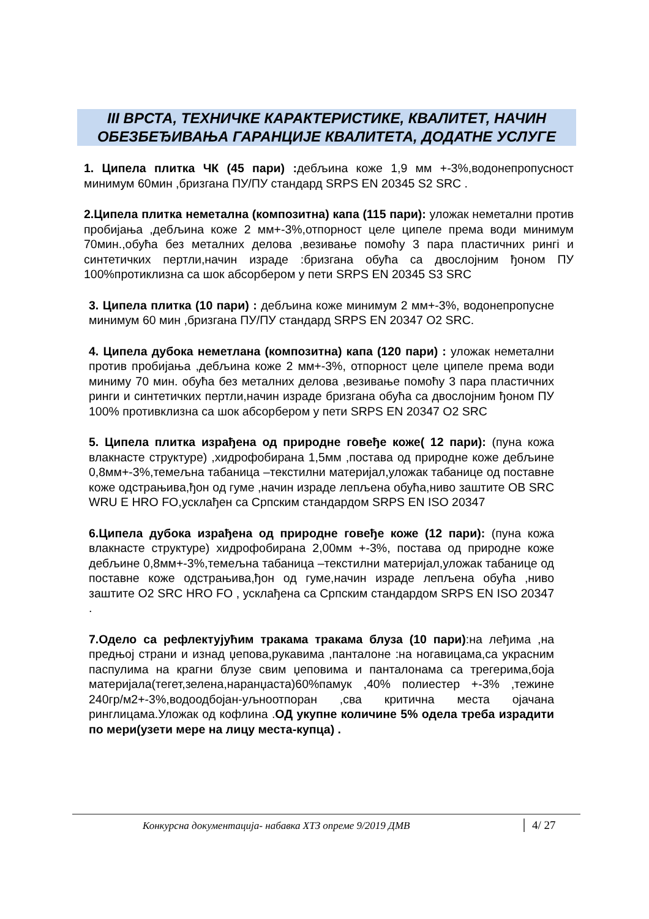III ВРСТА, ТЕХНИЧКЕ КАРАКТЕРИСТИКЕ, КВАЛИТЕТ, НАЧИН ОБЕЗБЕЂИВАЊА ГАРАНЦИЈЕ КВАЛИТЕТА, ДОДАТНЕ УСЛУГЕ
1. Ципела плитка ЧК (45 пари) : дебљина коже 1,9 мм +-3%,водонепропусност минимум 60мин ,бризгана ПУ/ПУ стандард SRPS EN 20345 S2 SRC .
2.Ципела плитка неметална (композитна) капа (115 пари): уложак неметални против пробијања ,дебљина коже 2 мм+-3%,отпорност целе ципеле према води минимум 70мин.,обућа без металних делова ,везивање помоћу 3 пара пластичних рингi и синтетичких пертли,начин израде :бризгана обућа са двослојним ђоном ПУ 100%протиклизна са шок абсорбером у пети SRPS EN 20345 S3 SRC
3. Ципела плитка (10 пари) : дебљина коже минимум 2 мм+-3%, водонепропусне минимум 60 мин ,бризгана ПУ/ПУ стандард SRPS EN 20347 O2 SRC.
4. Ципела дубока неметлана (композитна) капа (120 пари) : уложак неметални против пробијања ,дебљина коже 2 мм+-3%, отпорност целе ципеле према води миниму 70 мин. обућа без металних делова ,везивање помоћу 3 пара пластичних ринги и синтетичких пертли,начин израде бризгана обућа са двослојним ђоном ПУ 100% противклизна са шок абсорбером у пети SRPS EN 20347 O2 SRC
5. Ципела плитка израђена од природне говеђе коже( 12 пари): (пуна кожа влакнасте структуре) ,хидрофобирана 1,5мм ,постава од природне коже дебљине 0,8мм+-3%,темељна табаница –текстилни материјал,уложак табанице од поставне коже одстрањива,ђон од гуме ,начин израде лепљена обућа,ниво заштите OB SRC WRU E HRO FO,усклађен са Српским стандардом SRPS EN ISO 20347
6.Ципела дубока израђена од природне говеђе коже (12 пари): (пуна кожа влакнасте структуре) хидрофобирана 2,00мм +-3%, постава од природне коже дебљине 0,8мм+-3%,темељна табаница –текстилни материјал,уложак табанице од поставне коже одстрањива,ђон од гуме,начин израде лепљена обућа ,ниво заштите O2 SRC HRO FO , усклађена са Српским стандардом SRPS EN ISO 20347 .
7.Одело са рефлектујућим тракама тракама блуза (10 пари):на леђима ,на предњој страни и изнад џепова,рукавима ,панталоне :на ногавицама,са украсним паспулима на крагни блузе свим џеповима и панталонама са трегерима,боја материјала(тегет,зелена,наранџаста)60%памук ,40% полиестер +-3% ,тежине 240гр/м2+-3%,водоодбојан-уљноотпоран ,сва критична места ојачана ринглицама.Уложак од кофлина .ОД укупне количине 5% одела треба израдити по мери(узети мере на лицу места-купца) .
Конкурсна документација- набавка ХТЗ опреме 9/2019 ДМВ 4/ 27